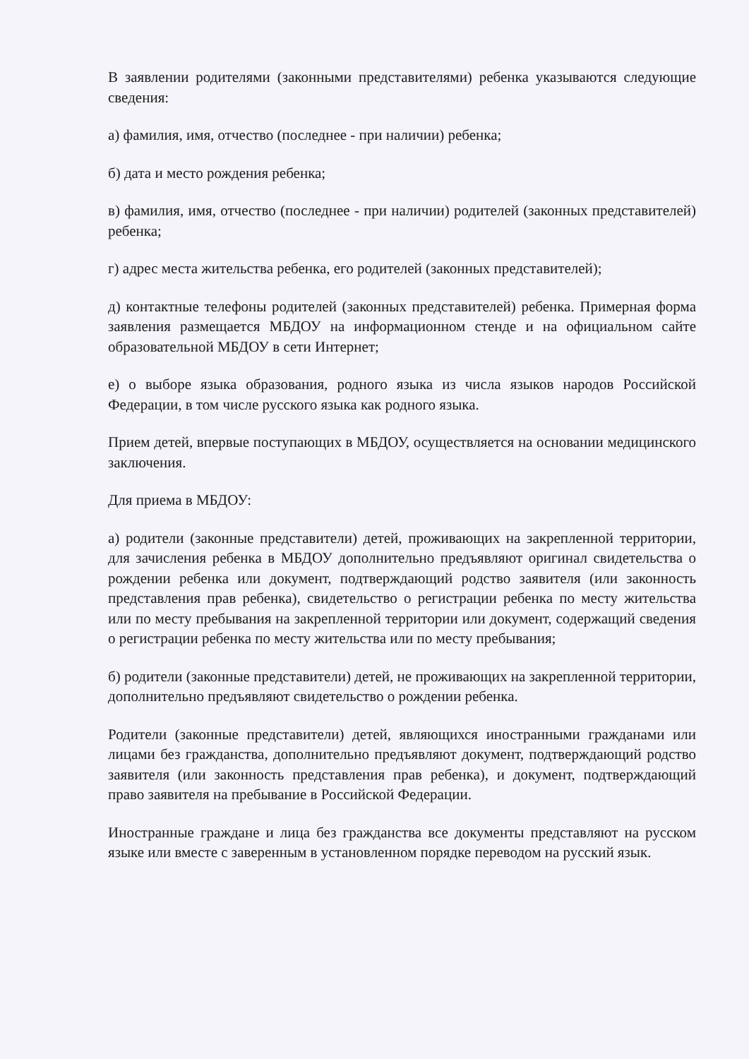В заявлении родителями (законными представителями) ребенка указываются следующие сведения:
а) фамилия, имя, отчество (последнее - при наличии) ребенка;
б) дата и место рождения ребенка;
в) фамилия, имя, отчество (последнее - при наличии) родителей (законных представителей) ребенка;
г) адрес места жительства ребенка, его родителей (законных представителей);
д) контактные телефоны родителей (законных представителей) ребенка. Примерная форма заявления размещается МБДОУ на информационном стенде и на официальном сайте образовательной МБДОУ в сети Интернет;
е) о выборе языка образования, родного языка из числа языков народов Российской Федерации, в том числе русского языка как родного языка.
Прием детей, впервые поступающих в МБДОУ, осуществляется на основании медицинского заключения.
Для приема в МБДОУ:
а) родители (законные представители) детей, проживающих на закрепленной территории, для зачисления ребенка в МБДОУ дополнительно предъявляют оригинал свидетельства о рождении ребенка или документ, подтверждающий родство заявителя (или законность представления прав ребенка), свидетельство о регистрации ребенка по месту жительства или по месту пребывания на закрепленной территории или документ, содержащий сведения о регистрации ребенка по месту жительства или по месту пребывания;
б) родители (законные представители) детей, не проживающих на закрепленной территории, дополнительно предъявляют свидетельство о рождении ребенка.
Родители (законные представители) детей, являющихся иностранными гражданами или лицами без гражданства, дополнительно предъявляют документ, подтверждающий родство заявителя (или законность представления прав ребенка), и документ, подтверждающий право заявителя на пребывание в Российской Федерации.
Иностранные граждане и лица без гражданства все документы представляют на русском языке или вместе с заверенным в установленном порядке переводом на русский язык.